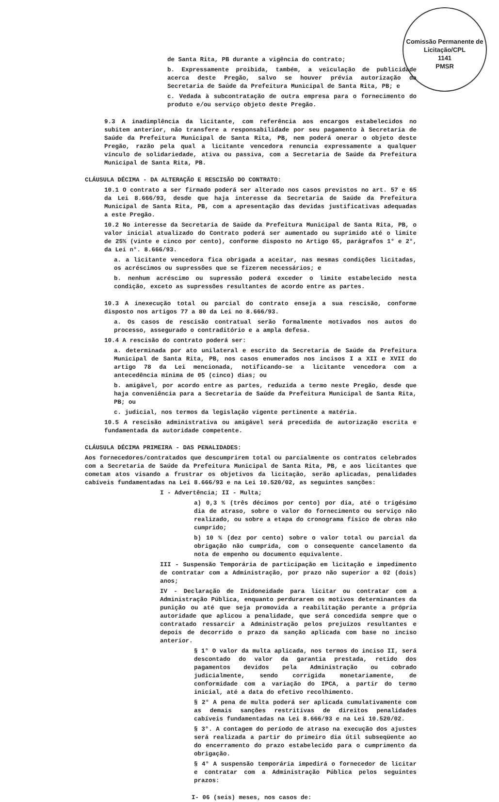Comissão Permanente de Licitação/CPL
1141
PMSR
de Santa Rita, PB durante a vigência do contrato;
b. Expressamente proibida, também, a veiculação de publicidade acerca deste Pregão, salvo se houver prévia autorização da Secretaria de Saúde da Prefeitura Municipal de Santa Rita, PB; e
c. Vedada à subcontratação de outra empresa para o fornecimento do produto e/ou serviço objeto deste Pregão.
9.3 A inadimplência da licitante, com referência aos encargos estabelecidos no subitem anterior, não transfere a responsabilidade por seu pagamento à Secretaria de Saúde da Prefeitura Municipal de Santa Rita, PB, nem poderá onerar o objeto deste Pregão, razão pela qual a licitante vencedora renuncia expressamente a qualquer vínculo de solidariedade, ativa ou passiva, com a Secretaria de Saúde da Prefeitura Municipal de Santa Rita, PB.
CLÁUSULA DÉCIMA - DA ALTERAÇÃO E RESCISÃO DO CONTRATO:
10.1 O contrato a ser firmado poderá ser alterado nos casos previstos no art. 57 e 65 da Lei 8.666/93, desde que haja interesse da Secretaria de Saúde da Prefeitura Municipal de Santa Rita, PB, com a apresentação das devidas justificativas adequadas a este Pregão.
10.2 No interesse da Secretaria de Saúde da Prefeitura Municipal de Santa Rita, PB, o valor inicial atualizado do Contrato poderá ser aumentado ou suprimido até o limite de 25% (vinte e cinco por cento), conforme disposto no Artigo 65, parágrafos 1° e 2°, da Lei n°. 8.666/93.
a. a licitante vencedora fica obrigada a aceitar, nas mesmas condições licitadas, os acréscimos ou supressões que se fizerem necessários; e
b. nenhum acréscimo ou supressão poderá exceder o limite estabelecido nesta condição, exceto as supressões resultantes de acordo entre as partes.
10.3 A inexecução total ou parcial do contrato enseja a sua rescisão, conforme disposto nos artigos 77 a 80 da Lei no 8.666/93.
a. Os casos de rescisão contratual serão formalmente motivados nos autos do processo, assegurado o contraditório e a ampla defesa.
10.4 A rescisão do contrato poderá ser:
a. determinada por ato unilateral e escrito da Secretaria de Saúde da Prefeitura Municipal de Santa Rita, PB, nos casos enumerados nos incisos I a XII e XVII do artigo 78 da Lei mencionada, notificando-se a licitante vencedora com a antecedência mínima de 05 (cinco) dias; ou
b. amigável, por acordo entre as partes, reduzida a termo neste Pregão, desde que haja conveniência para a Secretaria de Saúde da Prefeitura Municipal de Santa Rita, PB; ou
c. judicial, nos termos da legislação vigente pertinente a matéria.
10.5 A rescisão administrativa ou amigável será precedida de autorização escrita e fundamentada da autoridade competente.
CLÁUSULA DÉCIMA PRIMEIRA - DAS PENALIDADES:
Aos fornecedores/contratados que descumprirem total ou parcialmente os contratos celebrados com a Secretaria de Saúde da Prefeitura Municipal de Santa Rita, PB, e aos licitantes que cometam atos visando a frustrar os objetivos da licitação, serão aplicadas, penalidades cabíveis fundamentadas na Lei 8.666/93 e na Lei 10.520/02, as seguintes sanções:
I - Advertência; II - Multa;
a) 0,3 % (três décimos por cento) por dia, até o trigésimo dia de atraso, sobre o valor do fornecimento ou serviço não realizado, ou sobre a etapa do cronograma físico de obras não cumprido;
b) 10 % (dez por cento) sobre o valor total ou parcial da obrigação não cumprida, com o consequente cancelamento da nota de empenho ou documento equivalente.
III - Suspensão Temporária de participação em licitação e impedimento de contratar com a Administração, por prazo não superior a 02 (dois) anos;
IV - Declaração de Inidoneidade para licitar ou contratar com a Administração Pública, enquanto perdurarem os motivos determinantes da punição ou até que seja promovida a reabilitação perante a própria autoridade que aplicou a penalidade, que será concedida sempre que o contratado ressarcir a Administração pelos prejuízos resultantes e depois de decorrido o prazo da sanção aplicada com base no inciso anterior.
§ 1° O valor da multa aplicada, nos termos do inciso II, será descontado do valor da garantia prestada, retido dos pagamentos devidos pela Administração ou cobrado judicialmente, sendo corrigida monetariamente, de conformidade com a variação do IPCA, a partir do termo inicial, até a data do efetivo recolhimento.
§ 2° A pena de multa poderá ser aplicada cumulativamente com as demais sanções restritivas de direitos penalidades cabíveis fundamentadas na Lei 8.666/93 e na Lei 10.520/02.
§ 3°. A contagem do período de atraso na execução dos ajustes será realizada a partir do primeiro dia útil subseqüente ao do encerramento do prazo estabelecido para o cumprimento da obrigação.
§ 4° A suspensão temporária impedirá o fornecedor de licitar e contratar com a Administração Pública pelos seguintes prazos:
I- 06 (seis) meses, nos casos de: